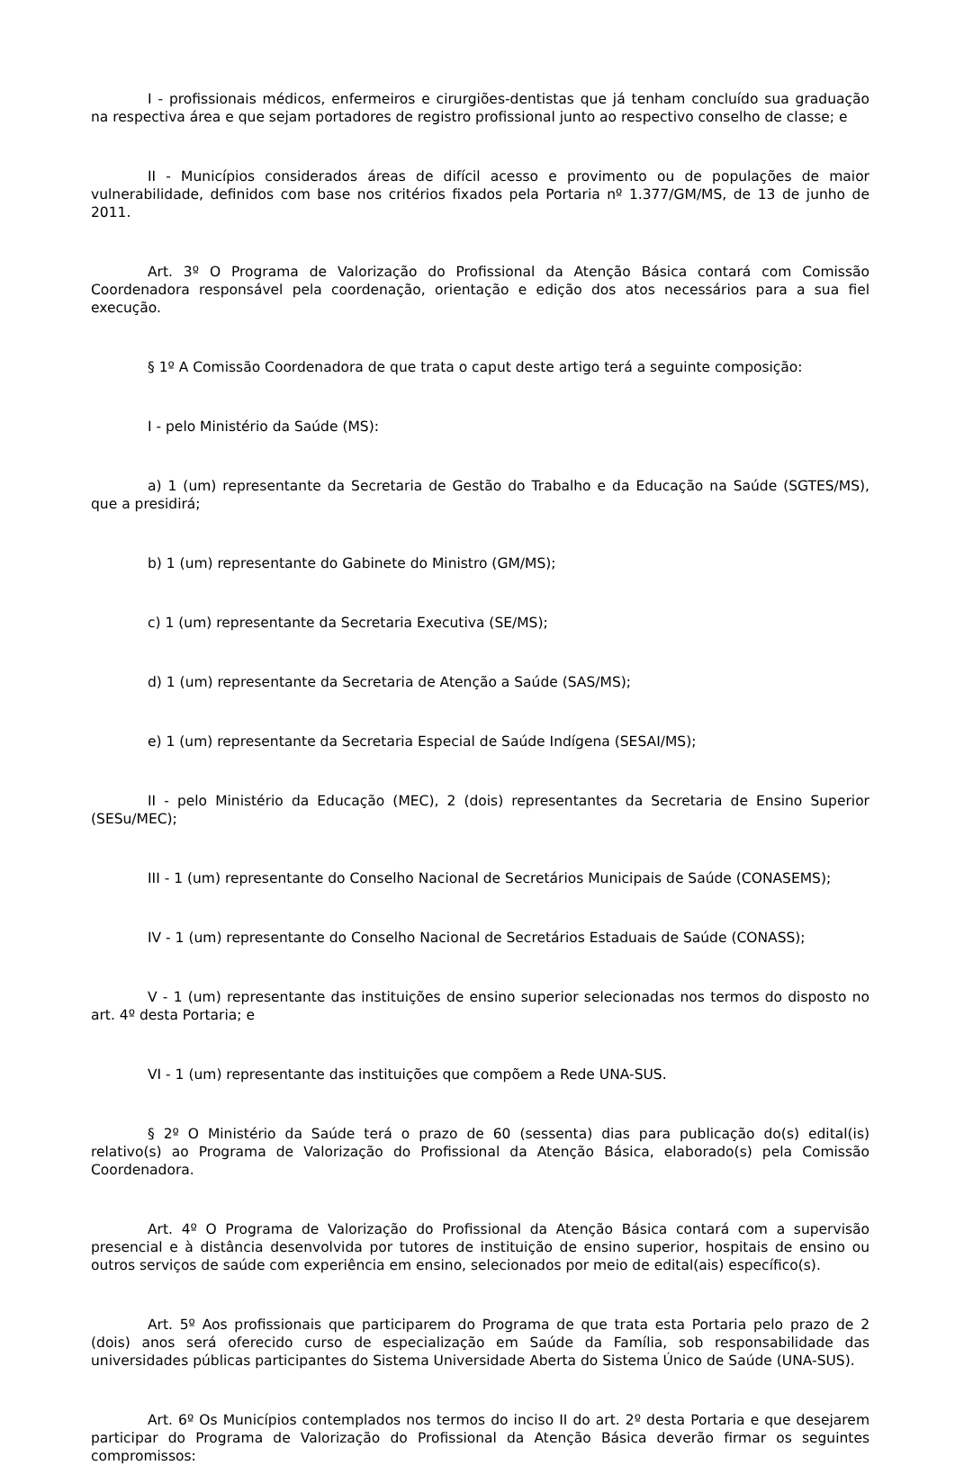I - profissionais médicos, enfermeiros e cirurgiões-dentistas que já tenham concluído sua graduação na respectiva área e que sejam portadores de registro profissional junto ao respectivo conselho de classe; e
II - Municípios considerados áreas de difícil acesso e provimento ou de populações de maior vulnerabilidade, definidos com base nos critérios fixados pela Portaria nº 1.377/GM/MS, de 13 de junho de 2011.
Art. 3º O Programa de Valorização do Profissional da Atenção Básica contará com Comissão Coordenadora responsável pela coordenação, orientação e edição dos atos necessários para a sua fiel execução.
§ 1º A Comissão Coordenadora de que trata o caput deste artigo terá a seguinte composição:
I - pelo Ministério da Saúde (MS):
a) 1 (um) representante da Secretaria de Gestão do Trabalho e da Educação na Saúde (SGTES/MS), que a presidirá;
b) 1 (um) representante do Gabinete do Ministro (GM/MS);
c) 1 (um) representante da Secretaria Executiva (SE/MS);
d) 1 (um) representante da Secretaria de Atenção a Saúde (SAS/MS);
e) 1 (um) representante da Secretaria Especial de Saúde Indígena (SESAI/MS);
II - pelo Ministério da Educação (MEC), 2 (dois) representantes da Secretaria de Ensino Superior (SESu/MEC);
III - 1 (um) representante do Conselho Nacional de Secretários Municipais de Saúde (CONASEMS);
IV - 1 (um) representante do Conselho Nacional de Secretários Estaduais de Saúde (CONASS);
V - 1 (um) representante das instituições de ensino superior selecionadas nos termos do disposto no art. 4º desta Portaria; e
VI - 1 (um) representante das instituições que compõem a Rede UNA-SUS.
§ 2º O Ministério da Saúde terá o prazo de 60 (sessenta) dias para publicação do(s) edital(is) relativo(s) ao Programa de Valorização do Profissional da Atenção Básica, elaborado(s) pela Comissão Coordenadora.
Art. 4º O Programa de Valorização do Profissional da Atenção Básica contará com a supervisão presencial e à distância desenvolvida por tutores de instituição de ensino superior, hospitais de ensino ou outros serviços de saúde com experiência em ensino, selecionados por meio de edital(ais) específico(s).
Art. 5º Aos profissionais que participarem do Programa de que trata esta Portaria pelo prazo de 2 (dois) anos será oferecido curso de especialização em Saúde da Família, sob responsabilidade das universidades públicas participantes do Sistema Universidade Aberta do Sistema Único de Saúde (UNA-SUS).
Art. 6º Os Municípios contemplados nos termos do inciso II do art. 2º desta Portaria e que desejarem participar do Programa de Valorização do Profissional da Atenção Básica deverão firmar os seguintes compromissos: